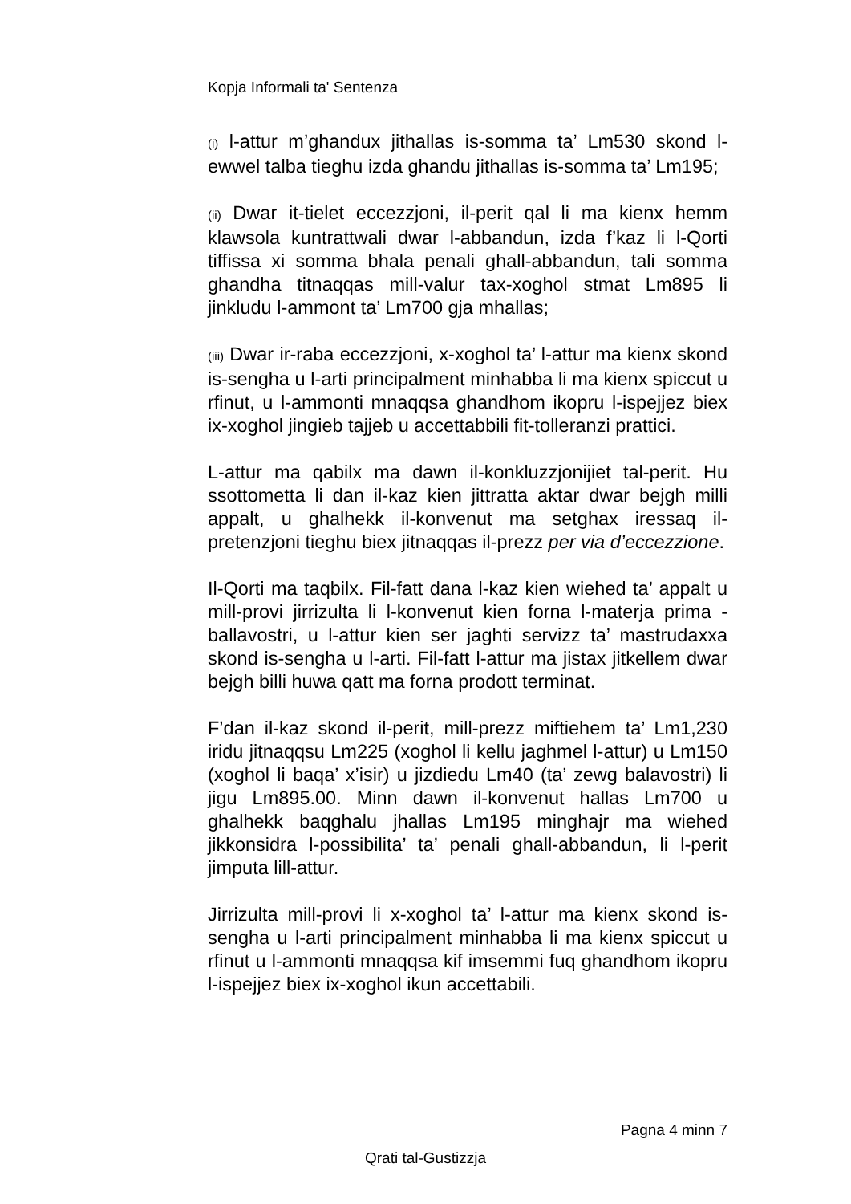Kopja Informali ta' Sentenza
(i) l-attur m’ghandux jithallas is-somma ta’ Lm530 skond l-ewwel talba tieghu izda ghandu jithallas is-somma ta’ Lm195;
(ii) Dwar it-tielet eccezzjoni, il-perit qal li ma kienx hemm klawsola kuntrattwali dwar l-abbandun, izda f’kaz li l-Qorti tiffissa xi somma bhala penali ghall-abbandun, tali somma ghandha titnaqqas mill-valur tax-xoghol stmat Lm895 li jinkludu l-ammont ta’ Lm700 gja mhallas;
(iii) Dwar ir-raba eccezzjoni, x-xoghol ta’ l-attur ma kienx skond is-sengha u l-arti principalment minhabba li ma kienx spiccut u rfinut, u l-ammonti mnaqqsa ghandhom ikopru l-ispejjez biex ix-xoghol jingieb tajjeb u accettabbili fit-tolleranzi prattici.
L-attur ma qabilx ma dawn il-konkluzzjonijiet tal-perit. Hu ssottometta li dan il-kaz kien jittratta aktar dwar bejgh milli appalt, u ghalhekk il-konvenut ma setghax iressaq il-pretenzjoni tieghu biex jitnaqqas il-prezz per via d’eccezzione.
Il-Qorti ma taqbilx. Fil-fatt dana l-kaz kien wiehed ta’ appalt u mill-provi jirrizulta li l-konvenut kien forna l-materja prima - ballavostri, u l-attur kien ser jaghti servizz ta’ mastrudaxxa skond is-sengha u l-arti. Fil-fatt l-attur ma jistax jitkellem dwar bejgh billi huwa qatt ma forna prodott terminat.
F’dan il-kaz skond il-perit, mill-prezz miftiehem ta’ Lm1,230 iridu jitnaqqsu Lm225 (xoghol li kellu jaghmel l-attur) u Lm150 (xoghol li baqa’ x’isir) u jizdiedu Lm40 (ta’ zewg balavostri) li jigu Lm895.00. Minn dawn il-konvenut hallas Lm700 u ghalhekk baqghalu jhallas Lm195 minghajr ma wiehed jikkonsidra l-possibilita’ ta’ penali ghall-abbandun, li l-perit jimputa lill-attur.
Jirrizulta mill-provi li x-xoghol ta’ l-attur ma kienx skond is-sengha u l-arti principalment minhabba li ma kienx spiccut u rfinut u l-ammonti mnaqqsa kif imsemmi fuq ghandhom ikopru l-ispejjez biex ix-xoghol ikun accettabili.
Pagna 4 minn 7
Qrati tal-Gustizzja